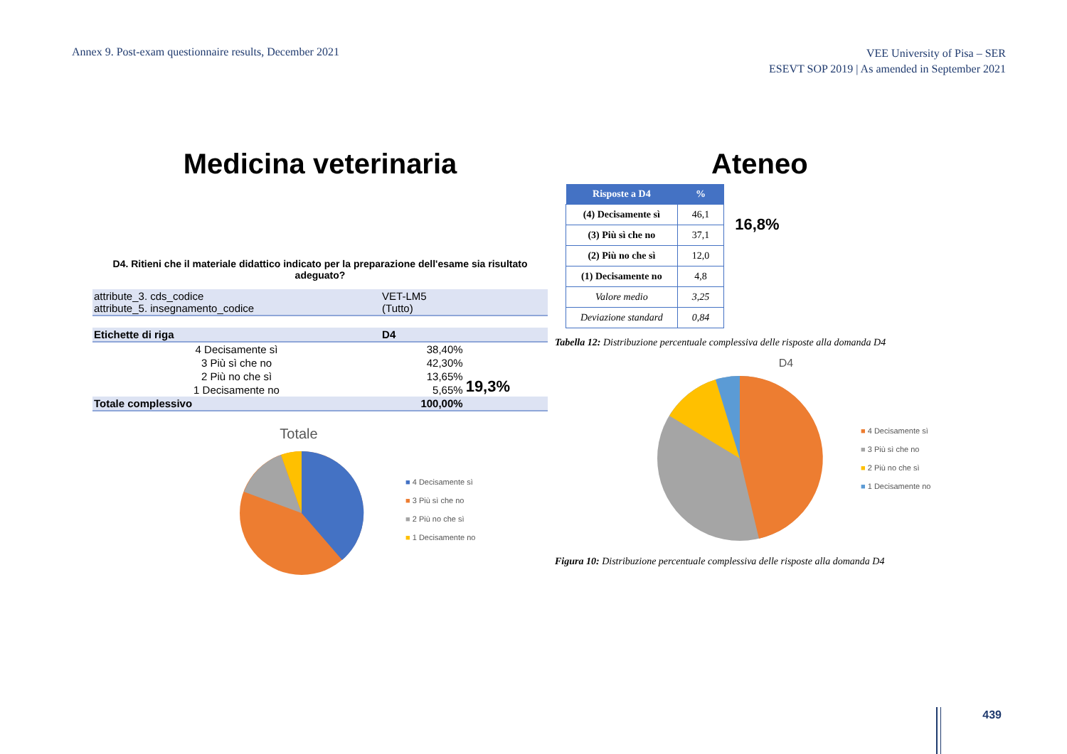Annex 9. Post-exam questionnaire results, December 2021
VEE University of Pisa – SER
ESEVT SOP 2019 | As amended in September 2021
Medicina veterinaria
D4. Ritieni che il materiale didattico indicato per la preparazione dell'esame sia risultato adeguato?
| attribute_3. cds_codice attribute_5. insegnamento_codice | VET-LM5 (Tutto) | |
| Etichette di riga | D4 | |
| 4 Decisamente sì | 38,40% | 19,3% |
| 3 Più sì che no | 42,30% | |
| 2 Più no che sì | 13,65% | |
| 1 Decisamente no | 5,65% | |
| Totale complessivo | 100,00% | |
Totale
■ 4 Decisamente sì
■ 3 Più sì che no
■ 2 Più no che sì
■ 1 Decisamente no
Ateneo
| Risposte a D4 | % |
| --- | --- |
| (4) Decisamente sì | 46,1 |
| (3) Più sì che no | 37,1 |
| (2) Più no che sì | 12,0 |
| (1) Decisamente no | 4,8 |
| Valore medio | 3,25 |
| Deviazione standard | 0,84 |
16,8%
Tabella 12: Distribuzione percentuale complessiva delle risposte alla domanda D4
D4
■ 4 Decisamente sì
■ 3 Più sì che no
■ 2 Più no che sì
■ 1 Decisamente no
Figura 10: Distribuzione percentuale complessiva delle risposte alla domanda D4
439